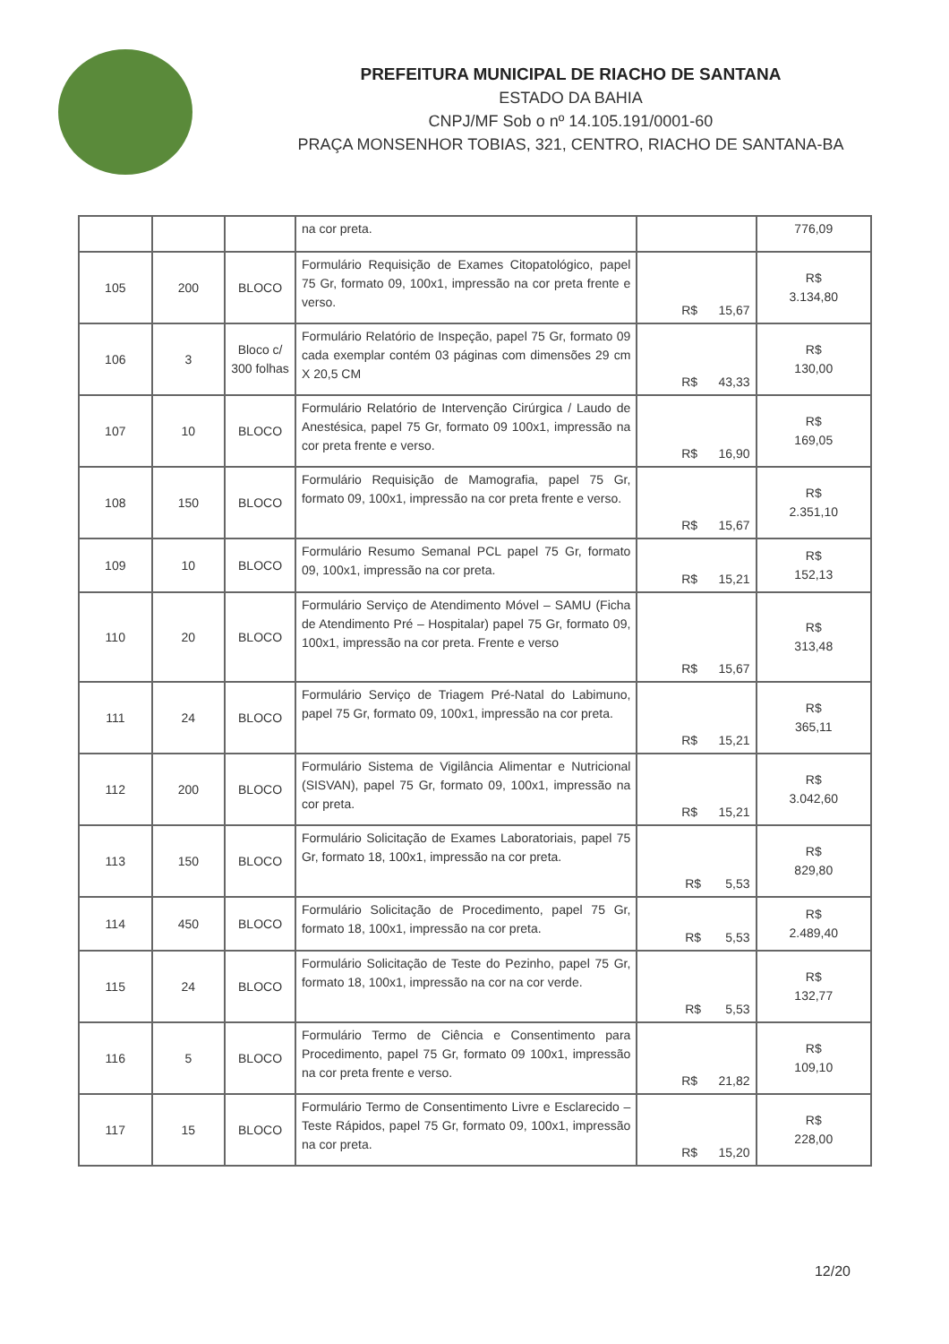PREFEITURA MUNICIPAL DE RIACHO DE SANTANA
ESTADO DA BAHIA
CNPJ/MF Sob o nº 14.105.191/0001-60
PRAÇA MONSENHOR TOBIAS, 321, CENTRO, RIACHO DE SANTANA-BA
| | | | na cor preta. | | 776,09 |
| 105 | 200 | BLOCO | Formulário Requisição de Exames Citopatológico, papel 75 Gr, formato 09, 100x1, impressão na cor preta frente e verso. | R$ 15,67 | R$ 3.134,80 |
| 106 | 3 | Bloco c/ 300 folhas | Formulário Relatório de Inspeção, papel 75 Gr, formato 09 cada exemplar contém 03 páginas com dimensões 29 cm X 20,5 CM | R$ 43,33 | R$ 130,00 |
| 107 | 10 | BLOCO | Formulário Relatório de Intervenção Cirúrgica / Laudo de Anestésica, papel 75 Gr, formato 09 100x1, impressão na cor preta frente e verso. | R$ 16,90 | R$ 169,05 |
| 108 | 150 | BLOCO | Formulário Requisição de Mamografia, papel 75 Gr, formato 09, 100x1, impressão na cor preta frente e verso. | R$ 15,67 | R$ 2.351,10 |
| 109 | 10 | BLOCO | Formulário Resumo Semanal PCL papel 75 Gr, formato 09, 100x1, impressão na cor preta. | R$ 15,21 | R$ 152,13 |
| 110 | 20 | BLOCO | Formulário Serviço de Atendimento Móvel – SAMU (Ficha de Atendimento Pré – Hospitalar) papel 75 Gr, formato 09, 100x1, impressão na cor preta. Frente e verso | R$ 15,67 | R$ 313,48 |
| 111 | 24 | BLOCO | Formulário Serviço de Triagem Pré-Natal do Labimuno, papel 75 Gr, formato 09, 100x1, impressão na cor preta. | R$ 15,21 | R$ 365,11 |
| 112 | 200 | BLOCO | Formulário Sistema de Vigilância Alimentar e Nutricional (SISVAN), papel 75 Gr, formato 09, 100x1, impressão na cor preta. | R$ 15,21 | R$ 3.042,60 |
| 113 | 150 | BLOCO | Formulário Solicitação de Exames Laboratoriais, papel 75 Gr, formato 18, 100x1, impressão na cor preta. | R$ 5,53 | R$ 829,80 |
| 114 | 450 | BLOCO | Formulário Solicitação de Procedimento, papel 75 Gr, formato 18, 100x1, impressão na cor preta. | R$ 5,53 | R$ 2.489,40 |
| 115 | 24 | BLOCO | Formulário Solicitação de Teste do Pezinho, papel 75 Gr, formato 18, 100x1, impressão na cor na cor verde. | R$ 5,53 | R$ 132,77 |
| 116 | 5 | BLOCO | Formulário Termo de Ciência e Consentimento para Procedimento, papel 75 Gr, formato 09 100x1, impressão na cor preta frente e verso. | R$ 21,82 | R$ 109,10 |
| 117 | 15 | BLOCO | Formulário Termo de Consentimento Livre e Esclarecido – Teste Rápidos, papel 75 Gr, formato 09, 100x1, impressão na cor preta. | R$ 15,20 | R$ 228,00 |
12/20